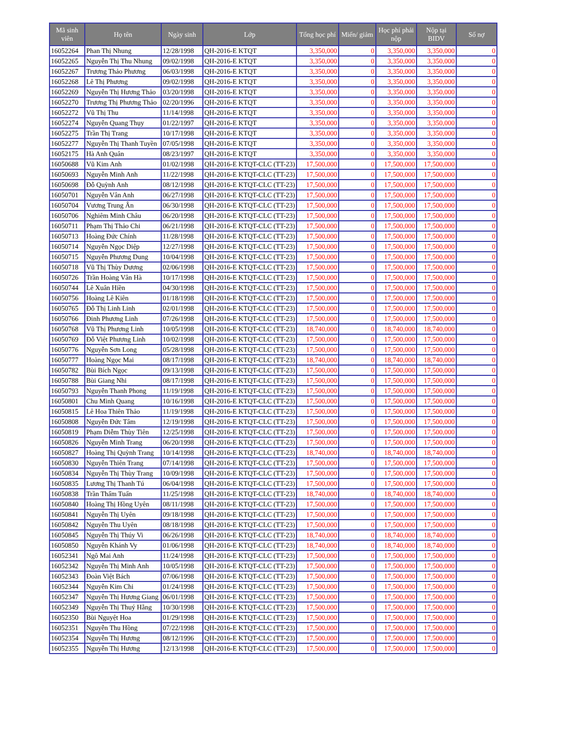| Mã sinh viên | Họ tên | Ngày sinh | Lớp | Tổng học phí | Miến/ giảm | Học phí phải nộp | Nộp tại BIDV | Số nợ |
| --- | --- | --- | --- | --- | --- | --- | --- | --- |
| 16052264 | Phan Thị Nhung | 12/28/1998 | QH-2016-E KTQT | 3,350,000 | 0 | 3,350,000 | 3,350,000 | 0 |
| 16052265 | Nguyễn Thị Thu Nhung | 09/02/1998 | QH-2016-E KTQT | 3,350,000 | 0 | 3,350,000 | 3,350,000 | 0 |
| 16052267 | Trương Thảo Phương | 06/03/1998 | QH-2016-E KTQT | 3,350,000 | 0 | 3,350,000 | 3,350,000 | 0 |
| 16052268 | Lê Thị Phương | 09/02/1998 | QH-2016-E KTQT | 3,350,000 | 0 | 3,350,000 | 3,350,000 | 0 |
| 16052269 | Nguyễn Thị Hương Thảo | 03/20/1998 | QH-2016-E KTQT | 3,350,000 | 0 | 3,350,000 | 3,350,000 | 0 |
| 16052270 | Trương Thị Phương Thảo | 02/20/1996 | QH-2016-E KTQT | 3,350,000 | 0 | 3,350,000 | 3,350,000 | 0 |
| 16052272 | Vũ Thị Thu | 11/14/1998 | QH-2016-E KTQT | 3,350,000 | 0 | 3,350,000 | 3,350,000 | 0 |
| 16052274 | Nguyễn Quang Thụy | 01/22/1997 | QH-2016-E KTQT | 3,350,000 | 0 | 3,350,000 | 3,350,000 | 0 |
| 16052275 | Trần Thị Trang | 10/17/1998 | QH-2016-E KTQT | 3,350,000 | 0 | 3,350,000 | 3,350,000 | 0 |
| 16052277 | Nguyễn Thị Thanh Tuyền | 07/05/1998 | QH-2016-E KTQT | 3,350,000 | 0 | 3,350,000 | 3,350,000 | 0 |
| 16052175 | Hà Anh Quân | 08/23/1997 | QH-2016-E KTQT | 3,350,000 | 0 | 3,350,000 | 3,350,000 | 0 |
| 16050688 | Vũ Kim Anh | 01/02/1998 | QH-2016-E KTQT-CLC (TT-23) | 17,500,000 | 0 | 17,500,000 | 17,500,000 | 0 |
| 16050693 | Nguyễn Minh Anh | 11/22/1998 | QH-2016-E KTQT-CLC (TT-23) | 17,500,000 | 0 | 17,500,000 | 17,500,000 | 0 |
| 16050698 | Đỗ Quỳnh Anh | 08/12/1998 | QH-2016-E KTQT-CLC (TT-23) | 17,500,000 | 0 | 17,500,000 | 17,500,000 | 0 |
| 16050701 | Nguyễn Vân Anh | 06/27/1998 | QH-2016-E KTQT-CLC (TT-23) | 17,500,000 | 0 | 17,500,000 | 17,500,000 | 0 |
| 16050704 | Vương Trung Ân | 06/30/1998 | QH-2016-E KTQT-CLC (TT-23) | 17,500,000 | 0 | 17,500,000 | 17,500,000 | 0 |
| 16050706 | Nghiêm Minh Châu | 06/20/1998 | QH-2016-E KTQT-CLC (TT-23) | 17,500,000 | 0 | 17,500,000 | 17,500,000 | 0 |
| 16050711 | Phạm Thị Thảo Chi | 06/21/1998 | QH-2016-E KTQT-CLC (TT-23) | 17,500,000 | 0 | 17,500,000 | 17,500,000 | 0 |
| 16050713 | Hoàng Đức Chính | 11/28/1998 | QH-2016-E KTQT-CLC (TT-23) | 17,500,000 | 0 | 17,500,000 | 17,500,000 | 0 |
| 16050714 | Nguyễn Ngọc Diệp | 12/27/1998 | QH-2016-E KTQT-CLC (TT-23) | 17,500,000 | 0 | 17,500,000 | 17,500,000 | 0 |
| 16050715 | Nguyễn Phương Dung | 10/04/1998 | QH-2016-E KTQT-CLC (TT-23) | 17,500,000 | 0 | 17,500,000 | 17,500,000 | 0 |
| 16050718 | Vũ Thị Thùy Dương | 02/06/1998 | QH-2016-E KTQT-CLC (TT-23) | 17,500,000 | 0 | 17,500,000 | 17,500,000 | 0 |
| 16050726 | Trần Hoàng Vân Hà | 10/17/1998 | QH-2016-E KTQT-CLC (TT-23) | 17,500,000 | 0 | 17,500,000 | 17,500,000 | 0 |
| 16050744 | Lê Xuân Hiền | 04/30/1998 | QH-2016-E KTQT-CLC (TT-23) | 17,500,000 | 0 | 17,500,000 | 17,500,000 | 0 |
| 16050756 | Hoàng Lê Kiên | 01/18/1998 | QH-2016-E KTQT-CLC (TT-23) | 17,500,000 | 0 | 17,500,000 | 17,500,000 | 0 |
| 16050765 | Đỗ Thị Linh Linh | 02/01/1998 | QH-2016-E KTQT-CLC (TT-23) | 17,500,000 | 0 | 17,500,000 | 17,500,000 | 0 |
| 16050766 | Đinh Phương Linh | 07/26/1998 | QH-2016-E KTQT-CLC (TT-23) | 17,500,000 | 0 | 17,500,000 | 17,500,000 | 0 |
| 16050768 | Vũ Thị Phương Linh | 10/05/1998 | QH-2016-E KTQT-CLC (TT-23) | 18,740,000 | 0 | 18,740,000 | 18,740,000 | 0 |
| 16050769 | Đỗ Việt Phương Linh | 10/02/1998 | QH-2016-E KTQT-CLC (TT-23) | 17,500,000 | 0 | 17,500,000 | 17,500,000 | 0 |
| 16050776 | Nguyễn Sơn Long | 05/28/1998 | QH-2016-E KTQT-CLC (TT-23) | 17,500,000 | 0 | 17,500,000 | 17,500,000 | 0 |
| 16050777 | Hoàng Ngọc Mai | 08/17/1998 | QH-2016-E KTQT-CLC (TT-23) | 18,740,000 | 0 | 18,740,000 | 18,740,000 | 0 |
| 16050782 | Bùi Bích Ngọc | 09/13/1998 | QH-2016-E KTQT-CLC (TT-23) | 17,500,000 | 0 | 17,500,000 | 17,500,000 | 0 |
| 16050788 | Bùi Giang Nhi | 08/17/1998 | QH-2016-E KTQT-CLC (TT-23) | 17,500,000 | 0 | 17,500,000 | 17,500,000 | 0 |
| 16050793 | Nguyễn Thanh Phong | 11/19/1998 | QH-2016-E KTQT-CLC (TT-23) | 17,500,000 | 0 | 17,500,000 | 17,500,000 | 0 |
| 16050801 | Chu Minh Quang | 10/16/1998 | QH-2016-E KTQT-CLC (TT-23) | 17,500,000 | 0 | 17,500,000 | 17,500,000 | 0 |
| 16050815 | Lê Hoa Thiên Thảo | 11/19/1998 | QH-2016-E KTQT-CLC (TT-23) | 17,500,000 | 0 | 17,500,000 | 17,500,000 | 0 |
| 16050808 | Nguyễn Đức Tâm | 12/19/1998 | QH-2016-E KTQT-CLC (TT-23) | 17,500,000 | 0 | 17,500,000 | 17,500,000 | 0 |
| 16050819 | Phạm Diễm Thùy Tiên | 12/25/1998 | QH-2016-E KTQT-CLC (TT-23) | 17,500,000 | 0 | 17,500,000 | 17,500,000 | 0 |
| 16050826 | Nguyễn Minh Trang | 06/20/1998 | QH-2016-E KTQT-CLC (TT-23) | 17,500,000 | 0 | 17,500,000 | 17,500,000 | 0 |
| 16050827 | Hoàng Thị Quỳnh Trang | 10/14/1998 | QH-2016-E KTQT-CLC (TT-23) | 18,740,000 | 0 | 18,740,000 | 18,740,000 | 0 |
| 16050830 | Nguyễn Thiên Trang | 07/14/1998 | QH-2016-E KTQT-CLC (TT-23) | 17,500,000 | 0 | 17,500,000 | 17,500,000 | 0 |
| 16050834 | Nguyễn Thị Thùy Trang | 10/09/1998 | QH-2016-E KTQT-CLC (TT-23) | 17,500,000 | 0 | 17,500,000 | 17,500,000 | 0 |
| 16050835 | Lương Thị Thanh Tú | 06/04/1998 | QH-2016-E KTQT-CLC (TT-23) | 17,500,000 | 0 | 17,500,000 | 17,500,000 | 0 |
| 16050838 | Trần Thẩm Tuấn | 11/25/1998 | QH-2016-E KTQT-CLC (TT-23) | 18,740,000 | 0 | 18,740,000 | 18,740,000 | 0 |
| 16050840 | Hoàng Thị Hồng Uyên | 08/11/1998 | QH-2016-E KTQT-CLC (TT-23) | 17,500,000 | 0 | 17,500,000 | 17,500,000 | 0 |
| 16050841 | Nguyễn Thị Uyên | 09/18/1998 | QH-2016-E KTQT-CLC (TT-23) | 17,500,000 | 0 | 17,500,000 | 17,500,000 | 0 |
| 16050842 | Nguyễn Thu Uyên | 08/18/1998 | QH-2016-E KTQT-CLC (TT-23) | 17,500,000 | 0 | 17,500,000 | 17,500,000 | 0 |
| 16050845 | Nguyễn Thị Thúy Vi | 06/26/1998 | QH-2016-E KTQT-CLC (TT-23) | 18,740,000 | 0 | 18,740,000 | 18,740,000 | 0 |
| 16050850 | Nguyễn Khánh Vy | 01/06/1998 | QH-2016-E KTQT-CLC (TT-23) | 18,740,000 | 0 | 18,740,000 | 18,740,000 | 0 |
| 16052341 | Ngô Mai Anh | 11/24/1998 | QH-2016-E KTQT-CLC (TT-23) | 17,500,000 | 0 | 17,500,000 | 17,500,000 | 0 |
| 16052342 | Nguyễn Thị Minh Anh | 10/05/1998 | QH-2016-E KTQT-CLC (TT-23) | 17,500,000 | 0 | 17,500,000 | 17,500,000 | 0 |
| 16052343 | Đoàn Việt Bách | 07/06/1998 | QH-2016-E KTQT-CLC (TT-23) | 17,500,000 | 0 | 17,500,000 | 17,500,000 | 0 |
| 16052344 | Nguyễn Kim Chi | 01/24/1998 | QH-2016-E KTQT-CLC (TT-23) | 17,500,000 | 0 | 17,500,000 | 17,500,000 | 0 |
| 16052347 | Nguyễn Thị Hương Giang | 06/01/1998 | QH-2016-E KTQT-CLC (TT-23) | 17,500,000 | 0 | 17,500,000 | 17,500,000 | 0 |
| 16052349 | Nguyễn Thị Thuý Hằng | 10/30/1998 | QH-2016-E KTQT-CLC (TT-23) | 17,500,000 | 0 | 17,500,000 | 17,500,000 | 0 |
| 16052350 | Bùi Nguyệt Hoa | 01/29/1998 | QH-2016-E KTQT-CLC (TT-23) | 17,500,000 | 0 | 17,500,000 | 17,500,000 | 0 |
| 16052351 | Nguyễn Thu Hồng | 07/22/1998 | QH-2016-E KTQT-CLC (TT-23) | 17,500,000 | 0 | 17,500,000 | 17,500,000 | 0 |
| 16052354 | Nguyễn Thị Hương | 08/12/1996 | QH-2016-E KTQT-CLC (TT-23) | 17,500,000 | 0 | 17,500,000 | 17,500,000 | 0 |
| 16052355 | Nguyễn Thị Hương | 12/13/1998 | QH-2016-E KTQT-CLC (TT-23) | 17,500,000 | 0 | 17,500,000 | 17,500,000 | 0 |